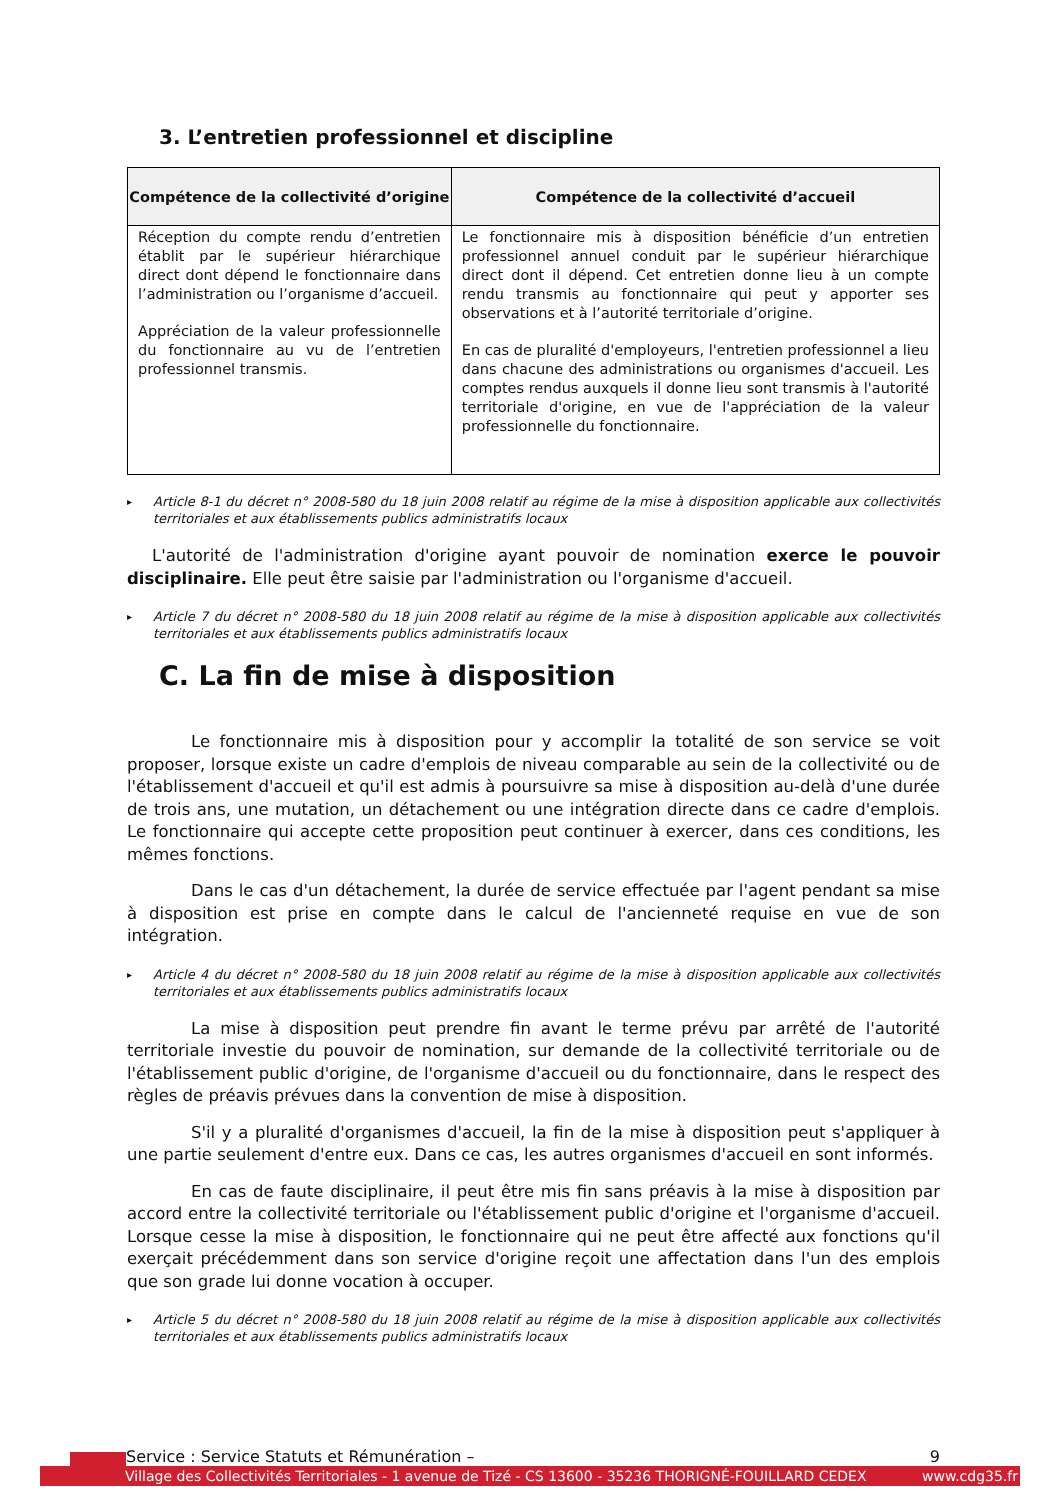3. L’entretien professionnel et discipline
| Compétence de la collectivité d’origine | Compétence de la collectivité d’accueil |
| --- | --- |
| Réception du compte rendu d’entretien établit par le supérieur hiérarchique direct dont dépend le fonctionnaire dans l’administration ou l’organisme d’accueil. Appréciation de la valeur professionnelle du fonctionnaire au vu de l’entretien professionnel transmis. | Le fonctionnaire mis à disposition bénéficie d’un entretien professionnel annuel conduit par le supérieur hiérarchique direct dont il dépend. Cet entretien donne lieu à un compte rendu transmis au fonctionnaire qui peut y apporter ses observations et à l’autorité territoriale d’origine. En cas de pluralité d'employeurs, l'entretien professionnel a lieu dans chacune des administrations ou organismes d'accueil. Les comptes rendus auxquels il donne lieu sont transmis à l'autorité territoriale d'origine, en vue de l'appréciation de la valeur professionnelle du fonctionnaire. |
▸ Article 8-1 du décret n° 2008-580 du 18 juin 2008 relatif au régime de la mise à disposition applicable aux collectivités territoriales et aux établissements publics administratifs locaux
L'autorité de l'administration d'origine ayant pouvoir de nomination exerce le pouvoir disciplinaire. Elle peut être saisie par l'administration ou l'organisme d'accueil.
▸ Article 7 du décret n° 2008-580 du 18 juin 2008 relatif au régime de la mise à disposition applicable aux collectivités territoriales et aux établissements publics administratifs locaux
C. La fin de mise à disposition
Le fonctionnaire mis à disposition pour y accomplir la totalité de son service se voit proposer, lorsque existe un cadre d'emplois de niveau comparable au sein de la collectivité ou de l'établissement d'accueil et qu'il est admis à poursuivre sa mise à disposition au-delà d'une durée de trois ans, une mutation, un détachement ou une intégration directe dans ce cadre d'emplois. Le fonctionnaire qui accepte cette proposition peut continuer à exercer, dans ces conditions, les mêmes fonctions.
Dans le cas d'un détachement, la durée de service effectuée par l'agent pendant sa mise à disposition est prise en compte dans le calcul de l'ancienneté requise en vue de son intégration.
▸ Article 4 du décret n° 2008-580 du 18 juin 2008 relatif au régime de la mise à disposition applicable aux collectivités territoriales et aux établissements publics administratifs locaux
La mise à disposition peut prendre fin avant le terme prévu par arrêté de l'autorité territoriale investie du pouvoir de nomination, sur demande de la collectivité territoriale ou de l'établissement public d'origine, de l'organisme d'accueil ou du fonctionnaire, dans le respect des règles de préavis prévues dans la convention de mise à disposition.
S'il y a pluralité d'organismes d'accueil, la fin de la mise à disposition peut s'appliquer à une partie seulement d'entre eux. Dans ce cas, les autres organismes d'accueil en sont informés.
En cas de faute disciplinaire, il peut être mis fin sans préavis à la mise à disposition par accord entre la collectivité territoriale ou l'établissement public d'origine et l'organisme d'accueil. Lorsque cesse la mise à disposition, le fonctionnaire qui ne peut être affecté aux fonctions qu'il exerçait précédemment dans son service d'origine reçoit une affectation dans l'un des emplois que son grade lui donne vocation à occuper.
▸ Article 5 du décret n° 2008-580 du 18 juin 2008 relatif au régime de la mise à disposition applicable aux collectivités territoriales et aux établissements publics administratifs locaux
Service : Service Statuts et Rémunération – 9
Village des Collectivités Territoriales - 1 avenue de Tizé - CS 13600 - 35236 THORIGNÉ-FOUILLARD CEDEX www.cdg35.fr